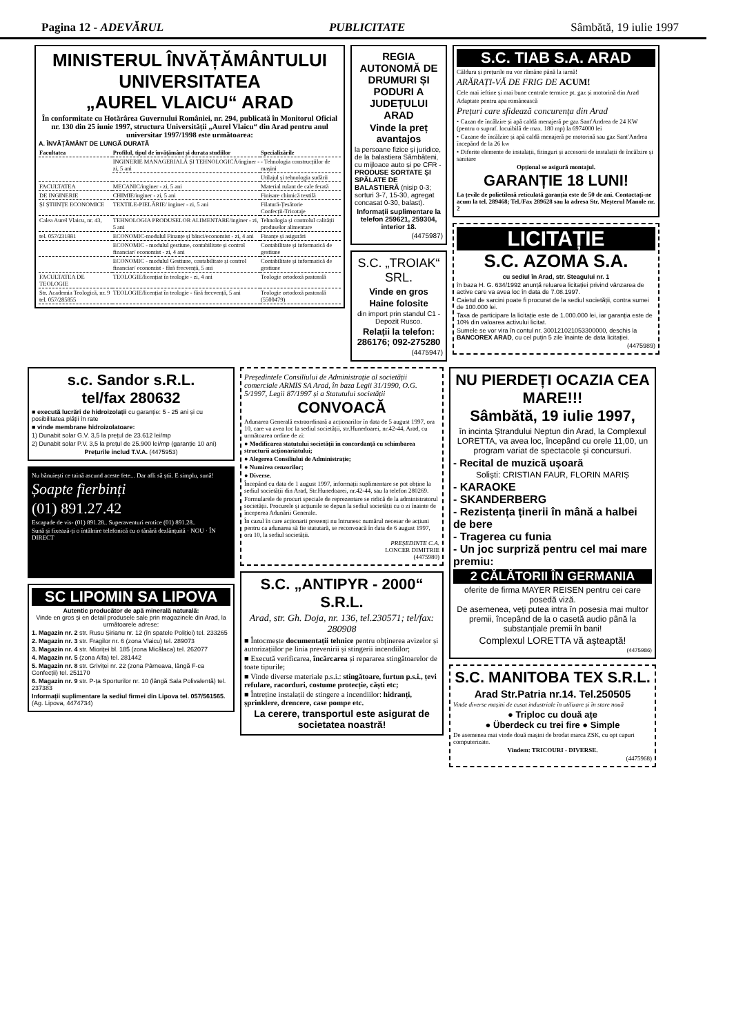Pagina 12 - ADEVĂRUL PUBLICITATE Sâmbătă, 19 iulie 1997
MINISTERUL ÎNVĂȚĂMÂNTULUI
UNIVERSITATEA
„AUREL VLAICU“ ARAD
În conformitate cu Hotărârea Guvernului României, nr. 294, publicată în Monitorul Oficial nr. 130 din 25 iunie 1997, structura Universității „Aurel Vlaicu“ din Arad pentru anul universitar 1997/1998 este următoarea:
A. ÎNVĂȚĂMÂNT DE LUNGĂ DURATĂ
| Facultatea | Profilul, tipul de învățământ și durata studiilor | Specializările |
| --- | --- | --- |
| | INGINERIE MANAGERIALĂ ȘI TEHNOLOGICĂ/inginer - zi, 5 ani | - Tehnologia construcțiilor de mașini |
| | | Utilajul și tehnologia sudării |
| FACULTATEA | MECANIC/inginer - zi, 5 ani | Material rulant de cale ferată |
| DE INGINERIE | CHIMIE/inginer - zi, 5 ani | Finisare chimică textilă |
| ȘI ȘTIINȚE ECONOMICE | TEXTILE-PIELĂRIE/ inginer - zi, 5 ani | Filatură-Țesătorie Confecții-Tricotaje |
| Calea Aurel Vlaicu, nr. 43, | TEHNOLOGIA PRODUSELOR ALIMENTARE/inginer - zi, 5 ani | Tehnologia și controlul calității produselor alimentare |
| tel. 057/231881 | ECONOMIC-modulul Finanțe și bănci/economist - zi, 4 ani | Finanțe și asigurări |
| | ECONOMIC - modulul gestiune, contabilitate și control financiar/ economist - zi, 4 ani | Contabilitate și informatică de gestiune |
| | ECONOMIC - modulul Gestiune, contabilitate și control financiar/ economist - fără frecvență, 5 ani | Contabilitate și informatică de gestiune |
| FACULTATEA DE TEOLOGIE | TEOLOGIE/licențiat în teologie - zi, 4 ani | Teologie ortodoxă pastorală |
| Str. Academia Teologică, nr. 9 tel. 057/285855 | TEOLOGIE/licențiat în teologie - fără frecvență, 5 ani | Teologie ortodoxă pastorală (5500479) |
REGIA AUTONOMĂ DE DRUMURI ȘI PODURI A JUDEȚULUI ARAD
Vinde la preț avantajos
la persoane fizice și juridice, de la balastiera Sâmbăteni, cu mijloace auto și pe CFR - PRODUSE SORTATE ȘI SPĂLATE DE BALASTIERĂ (nisip 0-3; sorturi 3-7, 15-30, agregat concasat 0-30, balast).
Informații suplimentare la telefon 259621, 259304, interior 18.
(4475987)
S.C. „TROIAK“ SRL.
Vinde en gros
Haine folosite
din import prin standul C1 - Depozit Rusco.
Relații la telefon: 286176; 092-275280
(4475947)
S.C. TIAB S.A. ARAD
Căldura și prețurile nu vor rămâne până la iarnă!
ARĂRAȚI-VĂ DE FRIG DE ACUM!
Cele mai ieftine și mai bune centrale termice pt. gaz și motorină din Arad
Adaptate pentru apa românească
Prețuri care sfidează concurența din Arad
• Cazan de încălzire și apă caldă menajeră pe gaz Sant'Andrea de 24 KW (pentru o supraf. locuibilă de max. 180 mp) la 6974000 lei
• Cazane de încălzire și apă caldă menajeră pe motorină sau gaz Sant'Andrea începând de la 26 kw
• Diferite elemente de instalații, fitinguri și accesorii de instalații de încălzire și sanitare
Opțional se asigură montajul.
GARANȚIE 18 LUNI!
La țevile de polietilenă reticulată garanția este de 50 de ani. Contactați-ne acum la tel. 289468; Tel./Fax 289628 sau la adresa Str. Meșterul Manole nr. 2
LICITAȚIE
S.C. AZOMA S.A.
cu sediul în Arad, str. Steagului nr. 1
în baza H. G. 634/1992 anunță reluarea licitației privind vânzarea de active care va avea loc în data de 7.08.1997.
Caietul de sarcini poate fi procurat de la sediul societății, contra sumei de 100.000 lei.
Taxa de participare la licitație este de 1.000.000 lei, iar garanția este de 10% din valoarea activului licitat.
Sumele se vor vira în contul nr. 300121021053300000, deschis la BANCOREX ARAD, cu cel puțin 5 zile înainte de data licitației.
(4475989)
s.c. Sandor s.R.L.
tel/fax 280632
■ execută lucrări de hidroizolații cu garanție: 5 - 25 ani și cu posibilitatea plății în rate
■ vinde membrane hidroizolatoare:
1) Dunabit solar G.V. 3,5 la prețul de 23.612 lei/mp
2) Dunabit solar P.V. 3,5 la prețul de 25.900 lei/mp (garanție 10 ani)
Prețurile includ T.V.A. (4475953)
Nu bănuiești ce taină ascund aceste fete... Dar afli să știi. E simplu, sună!
Șoapte fierbinți
(01) 891.27.42
Escapade de vis- (01) 891.28.. Superaventuri erotice (01) 891.28..
Sună și fixează-ți o întâlnire telefonică cu o tânără dezlănțuită · NOU · ÎN DIRECT
SC LIPOMIN SA LIPOVA
Autentic producător de apă minerală naturală:
Vinde en gros și en detail produsele sale prin magazinele din Arad, la următoarele adrese:
1. Magazin nr. 2 str. Rusu Șirianu nr. 12 (în spatele Poliției) tel. 233265
2. Magazin nr. 3 str. Fragilor nr. 6 (zona Vlaicu) tel. 289073
3. Magazin nr. 4 str. Mioriței bl. 185 (zona Micălaca) tel. 262077
4. Magazin nr. 5 (zona Alfa) tel. 281442
5. Magazin nr. 8 str. Griviței nr. 22 (zona Pârneava, lângă F-ca Confecții) tel. 251170
6. Magazin nr. 9 str. P-ța Sporturilor nr. 10 (lângă Sala Polivalentă) tel. 237383
Informații suplimentare la sediul firmei din Lipova tel. 057/561565. (Ag. Lipova, 4474734)
Președintele Consiliului de Administrație al societății comerciale ARMIS SA Arad, în baza Legii 31/1990, O.G. 5/1997, Legii 87/1997 și a Statutului societății
CONVOACĂ
Adunarea Generală extraordinară a acționarilor în data de 5 august 1997, ora 10, care va avea loc la sediul societății, str.Hunedoarei, nr.42-44, Arad, cu următoarea ordine de zi:
● Modificarea statutului societății în concordanță cu schimbarea structurii acționariatului;
● Alegerea Consiliului de Administrație;
● Numirea cenzorilor;
● Diverse.
Începând cu data de 1 august 1997, informații suplimentare se pot obține la sediul societății din Arad, Str.Hunedoarei, nr.42-44, sau la telefon 280269.
Formularele de procuri speciale de reprezentare se ridică de la administratorul societății. Procurele și acțiunile se depun la sediul societății cu o zi înainte de începerea Adunării Generale.
În cazul în care acționarii prezenți nu întrunesc numărul necesar de acțiuni pentru ca adunarea să fie statutară, se reconvoacă în data de 6 august 1997, ora 10, la sediul societății.
PREȘEDINTE C.A.
LONCER DIMITRIE
(4475980)
S.C. „ANTIPYR - 2000“ S.R.L.
Arad, str. Gh. Doja, nr. 136, tel.230571; tel/fax: 280908
■ Întocmește documentații tehnice pentru obținerea avizelor și autorizațiilor pe linia prevenirii și stingerii incendiilor;
■ Execută verificarea, încărcarea și repararea stingătoarelor de toate tipurile;
■ Vinde diverse materiale p.s.i.: stingătoare, furtun p.s.i., țevi refulare, racorduri, costume protecție, căști etc;
■ Întreține instalații de stingere a incendiilor: hidranți, șprinklere, drencere, case pompe etc.
La cerere, transportul este asigurat de societatea noastră!
NU PIERDEȚI OCAZIA CEA MARE!!!
Sâmbătă, 19 iulie 1997,
în incinta Ștrandului Neptun din Arad, la Complexul LORETTA, va avea loc, începând cu orele 11,00, un program variat de spectacole și concursuri.
- Recital de muzică ușoară
Soliști: CRISTIAN FAUR, FLORIN MARIȘ
- KARAOKE
- SKANDERBERG
- Rezistența ținerii în mână a halbei de bere
- Tragerea cu funia
- Un joc surpriză pentru cel mai mare premiu:
2 CĂLĂTORII ÎN GERMANIA
oferite de firma MAYER REISEN pentru cei care posedă viză.
De asemenea, veți putea intra în posesia mai multor premii, începând de la o casetă audio până la substanțiale premii în bani!
Complexul LORETTA vă așteaptă!
(4475986)
S.C. MANITOBA TEX S.R.L.
Arad Str.Patria nr.14. Tel.250505
Vinde diverse mașini de cusut industriale în utilizare și în stare nouă
● Triploc cu două ațe
● Überdeck cu trei fire ● Simple
De asemenea mai vinde două mașini de brodat marca ZSK, cu opt capuri computerizate.
Vindem: TRICOURI - DIVERSE.
(4475968)